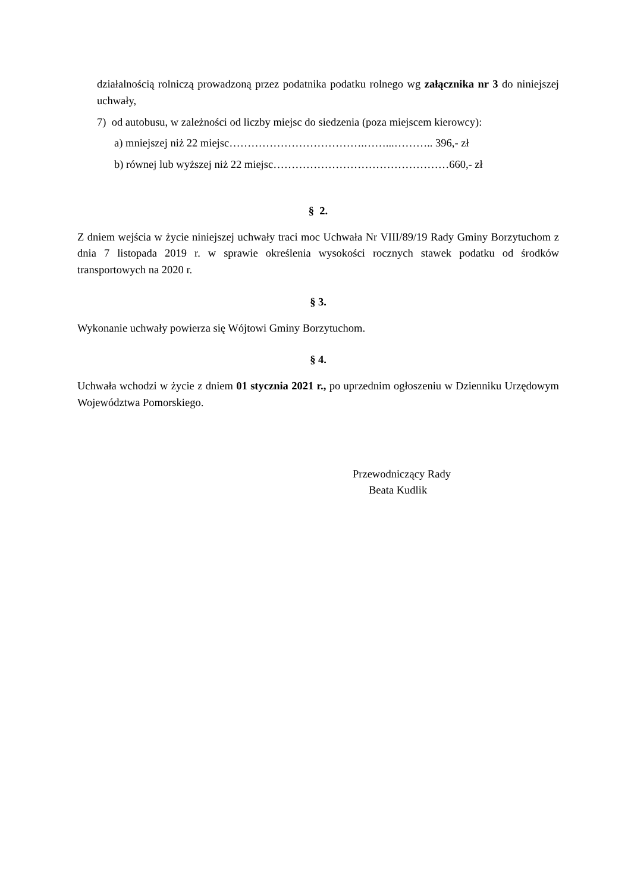działalnością rolniczą prowadzoną przez podatnika podatku rolnego wg załącznika nr 3 do niniejszej uchwały,
7) od autobusu, w zależności od liczby miejsc do siedzenia (poza miejscem kierowcy):
a) mniejszej niż 22 miejsc……………………………….……...……….. 396,- zł
b) równej lub wyższej niż 22 miejsc…………………………………………660,- zł
§ 2.
Z dniem wejścia w życie niniejszej uchwały traci moc Uchwała Nr VIII/89/19 Rady Gminy Borzytuchom z dnia 7 listopada 2019 r. w sprawie określenia wysokości rocznych stawek podatku od środków transportowych na 2020 r.
§ 3.
Wykonanie uchwały powierza się Wójtowi Gminy Borzytuchom.
§ 4.
Uchwała wchodzi w życie z dniem 01 stycznia 2021 r., po uprzednim ogłoszeniu w Dzienniku Urzędowym Województwa Pomorskiego.
Przewodniczący Rady
Beata Kudlik